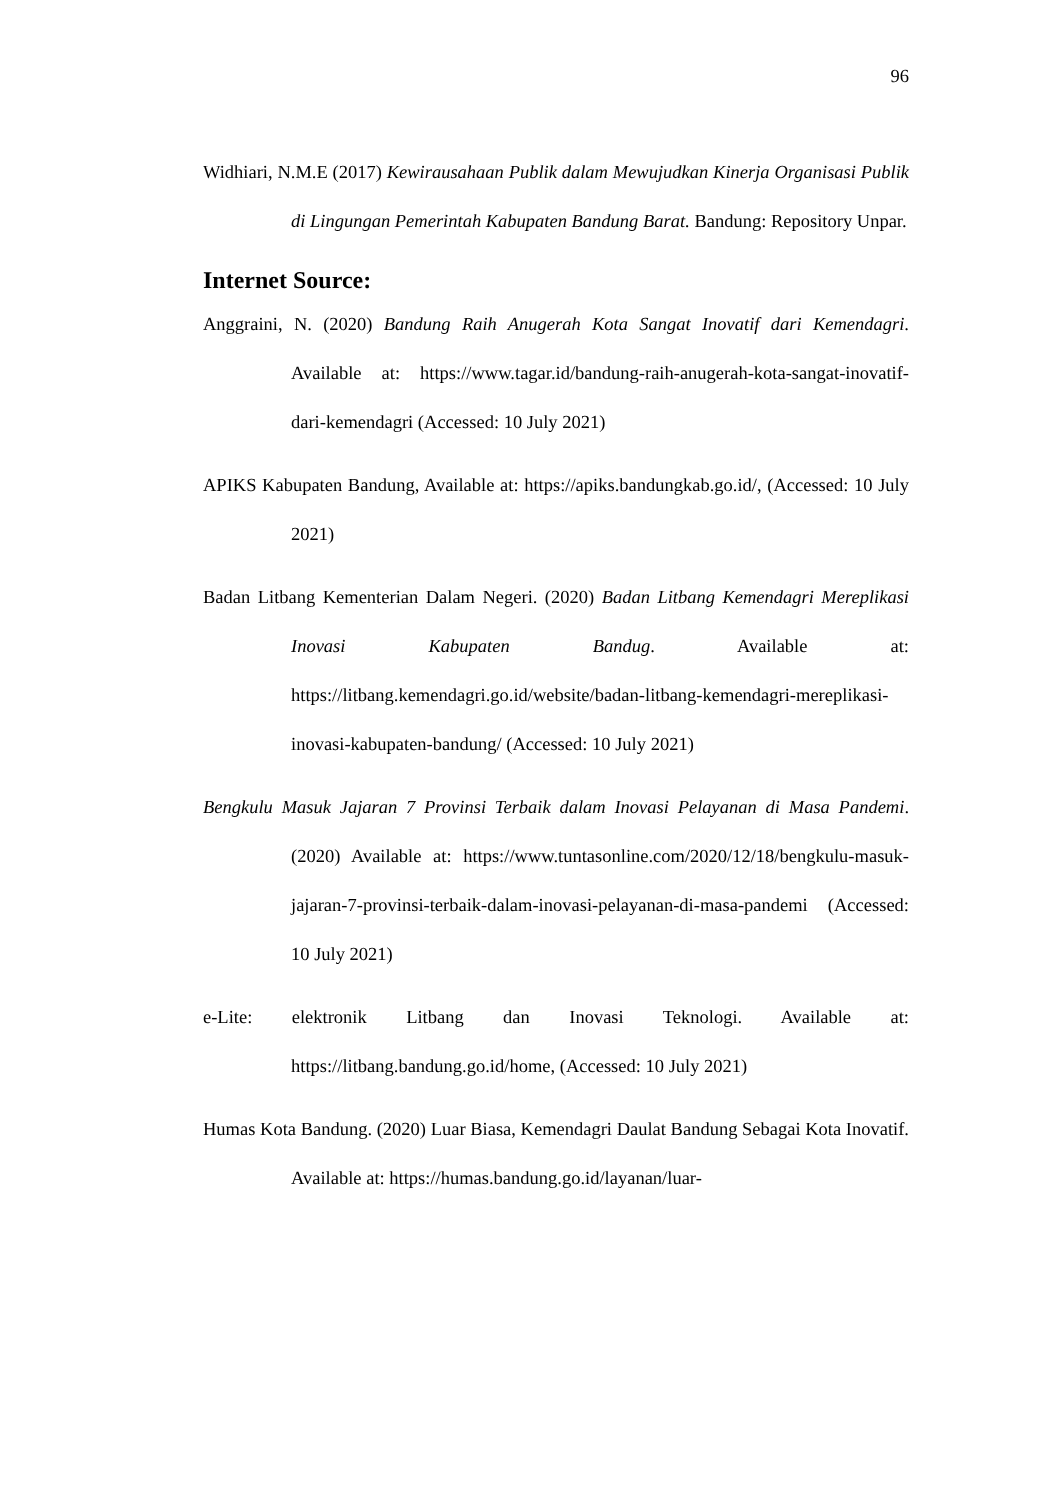96
Widhiari, N.M.E (2017) Kewirausahaan Publik dalam Mewujudkan Kinerja Organisasi Publik di Lingungan Pemerintah Kabupaten Bandung Barat. Bandung: Repository Unpar.
Internet Source:
Anggraini, N. (2020) Bandung Raih Anugerah Kota Sangat Inovatif dari Kemendagri. Available at: https://www.tagar.id/bandung-raih-anugerah-kota-sangat-inovatif-dari-kemendagri (Accessed: 10 July 2021)
APIKS Kabupaten Bandung, Available at: https://apiks.bandungkab.go.id/, (Accessed: 10 July 2021)
Badan Litbang Kementerian Dalam Negeri. (2020) Badan Litbang Kemendagri Mereplikasi Inovasi Kabupaten Bandug. Available at: https://litbang.kemendagri.go.id/website/badan-litbang-kemendagri-mereplikasi-inovasi-kabupaten-bandung/ (Accessed: 10 July 2021)
Bengkulu Masuk Jajaran 7 Provinsi Terbaik dalam Inovasi Pelayanan di Masa Pandemi.(2020) Available at: https://www.tuntasonline.com/2020/12/18/bengkulu-masuk-jajaran-7-provinsi-terbaik-dalam-inovasi-pelayanan-di-masa-pandemi (Accessed: 10 July 2021)
e-Lite: elektronik Litbang dan Inovasi Teknologi. Available at: https://litbang.bandung.go.id/home, (Accessed: 10 July 2021)
Humas Kota Bandung. (2020) Luar Biasa, Kemendagri Daulat Bandung Sebagai Kota Inovatif. Available at: https://humas.bandung.go.id/layanan/luar-